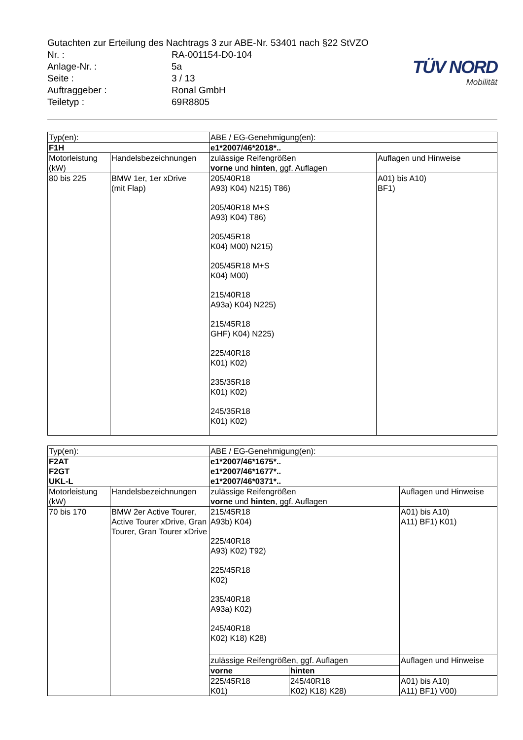Gutachten zur Erteilung des Nachtrags 3 zur ABE-Nr. 53401 nach §22 StVZO
| Nr. : | RA-001154-D0-104 |
| Anlage-Nr. : | 5a |
| Seite : | 3 / 13 |
| Auftraggeber : | Ronal GmbH |
| Teiletyp : | 69R8805 |
TÜV NORD
Mobilität
| Typ(en): | | ABE / EG-Genehmigung(en): | |
| F1H | | e1*2007/46*2018*.. | |
| Motorleistung (kW) | Handelsbezeichnungen | zulässige Reifengrößen vorne und hinten , ggf. Auflagen | Auflagen und Hinweise |
| 80 bis 225 | BMW 1er, 1er xDrive (mit Flap) | 205/40R18 A93) K04) N215) T86) 205/40R18 M+S A93) K04) T86) 205/45R18 K04) M00) N215) 205/45R18 M+S K04) M00) 215/40R18 A93a) K04) N225) 215/45R18 GHF) K04) N225) 225/40R18 K01) K02) 235/35R18 K01) K02) 245/35R18 K01) K02) | A01) bis A10) BF1) |
| Typ(en): | | ABE / EG-Genehmigung(en): | | |
| F2AT F2GT UKL-L | | e1*2007/46*1675*.. e1*2007/46*1677*.. e1*2007/46*0371*.. | | |
| Motorleistung (kW) | Handelsbezeichnungen | zulässige Reifengrößen vorne und hinten , ggf. Auflagen | | Auflagen und Hinweise |
| 70 bis 170 | BMW 2er Active Tourer, Active Tourer xDrive, Gran Tourer, Gran Tourer xDrive | 215/45R18 A93b) K04) 225/40R18 A93) K02) T92) 225/45R18 K02) 235/40R18 A93a) K02) 245/40R18 K02) K18) K28) | | A01) bis A10) A11) BF1) K01) |
| | | zulässige Reifengrößen, ggf. Auflagen | | Auflagen und Hinweise |
| | | vorne | hinten | |
| | | 225/45R18 K01) | 245/40R18 K02) K18) K28) | A01) bis A10) A11) BF1) V00) |